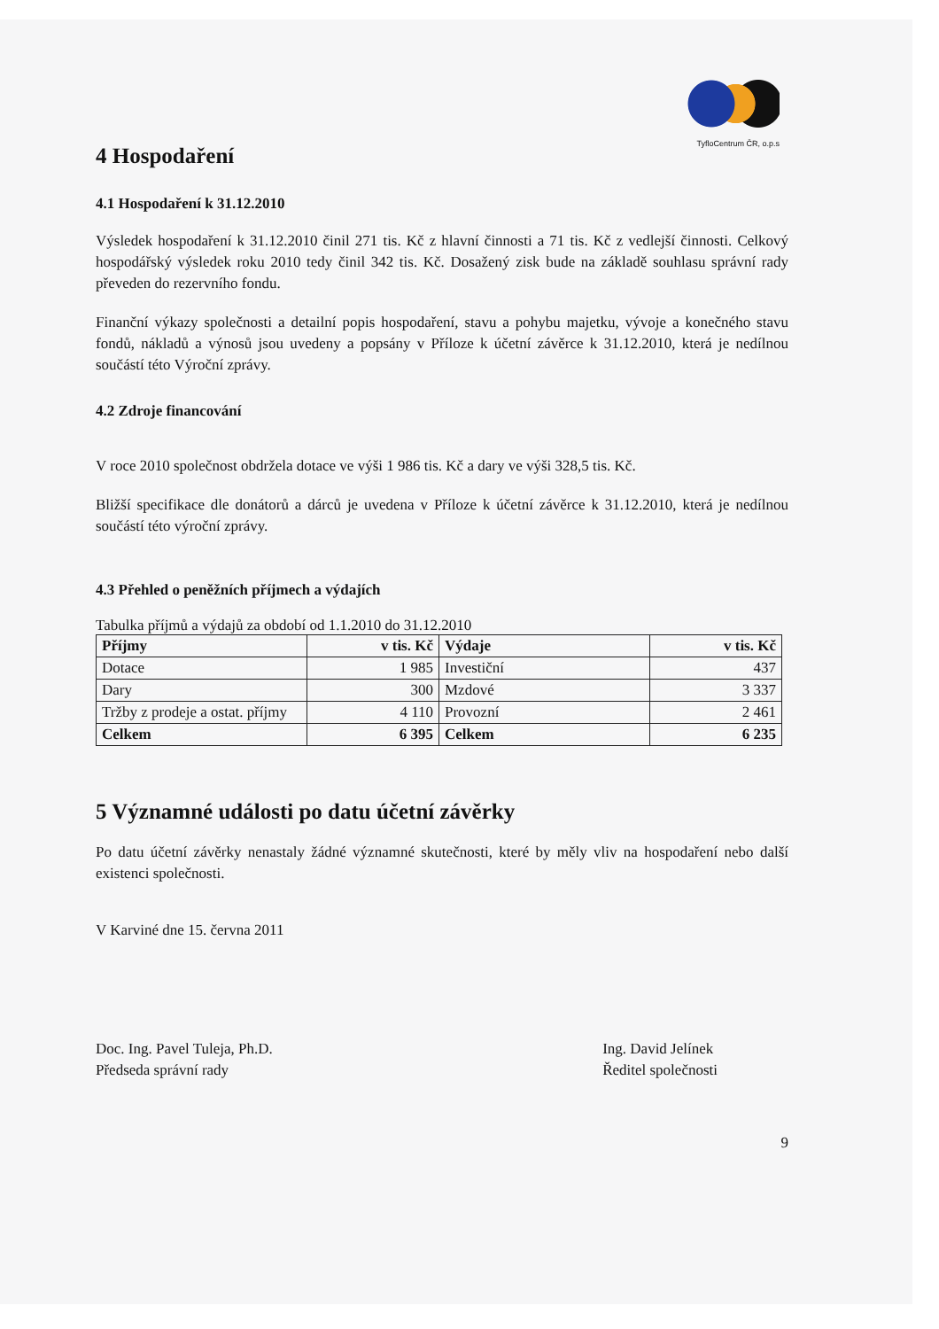TyfloCentrum ČR, o.p.s
4 Hospodaření
4.1 Hospodaření k 31.12.2010
Výsledek hospodaření k 31.12.2010 činil 271 tis. Kč z hlavní činnosti a 71 tis. Kč z vedlejší činnosti. Celkový hospodářský výsledek roku 2010 tedy činil 342 tis. Kč. Dosažený zisk bude na základě souhlasu správní rady převeden do rezervního fondu.
Finanční výkazy společnosti a detailní popis hospodaření, stavu a pohybu majetku, vývoje a konečného stavu fondů, nákladů a výnosů jsou uvedeny a popsány v Příloze k účetní závěrce k 31.12.2010, která je nedílnou součástí této Výroční zprávy.
4.2 Zdroje financování
V roce 2010 společnost obdržela dotace ve výši 1 986 tis. Kč a dary ve výši 328,5 tis. Kč.
Bližší specifikace dle donátorů a dárců je uvedena v Příloze k účetní závěrce k 31.12.2010, která je nedílnou součástí této výroční zprávy.
4.3 Přehled o peněžních příjmech a výdajích
Tabulka příjmů a výdajů za období od 1.1.2010 do 31.12.2010
| Příjmy | v tis. Kč | Výdaje | v tis. Kč |
| --- | --- | --- | --- |
| Dotace | 1 985 | Investiční | 437 |
| Dary | 300 | Mzdové | 3 337 |
| Tržby z prodeje a ostat. příjmy | 4 110 | Provozní | 2 461 |
| Celkem | 6 395 | Celkem | 6 235 |
5 Významné události po datu účetní závěrky
Po datu účetní závěrky nenastaly žádné významné skutečnosti, které by měly vliv na hospodaření nebo další existenci společnosti.
V Karviné dne 15. června 2011
Doc. Ing. Pavel Tuleja, Ph.D.
Předseda správní rady
Ing. David Jelínek
Ředitel společnosti
9